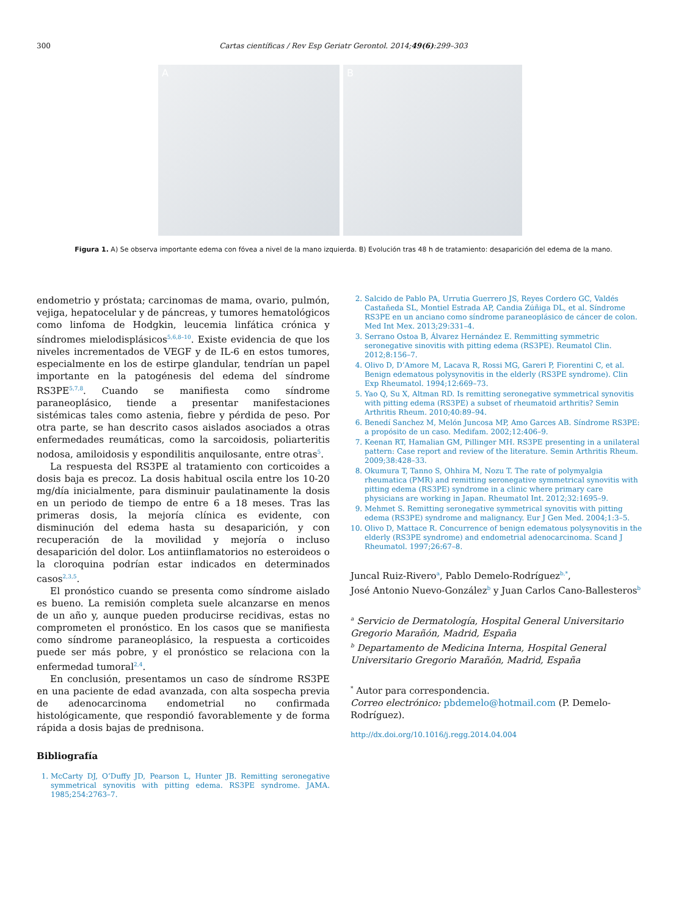300 Cartas científicas / Rev Esp Geriatr Gerontol. 2014;49(6):299–303
A B
Figura 1. A) Se observa importante edema con fóvea a nivel de la mano izquierda. B) Evolución tras 48 h de tratamiento: desaparición del edema de la mano.
endometrio y próstata; carcinomas de mama, ovario, pulmón, vejiga, hepatocelular y de páncreas, y tumores hematológicos como linfoma de Hodgkin, leucemia linfática crónica y síndromes mielodisplásicos<sup>5,6,8–10</sup>. Existe evidencia de que los niveles incrementados de VEGF y de IL-6 en estos tumores, especialmente en los de estirpe glandular, tendrían un papel importante en la patogénesis del edema del síndrome RS3PE<sup>5,7,8</sup>. Cuando se manifiesta como síndrome paraneoplásico, tiende a presentar manifestaciones sistémicas tales como astenia, fiebre y pérdida de peso. Por otra parte, se han descrito casos aislados asociados a otras enfermedades reumáticas, como la sarcoidosis, poliarteritis nodosa, amiloidosis y espondilitis anquilosante, entre otras<sup>5</sup>.
La respuesta del RS3PE al tratamiento con corticoides a dosis baja es precoz. La dosis habitual oscila entre los 10-20 mg/día inicialmente, para disminuir paulatinamente la dosis en un periodo de tiempo de entre 6 a 18 meses. Tras las primeras dosis, la mejoría clínica es evidente, con disminución del edema hasta su desaparición, y con recuperación de la movilidad y mejoría o incluso desaparición del dolor. Los antiinflamatorios no esteroideos o la cloroquina podrían estar indicados en determinados casos<sup>2,3,5</sup>.
El pronóstico cuando se presenta como síndrome aislado es bueno. La remisión completa suele alcanzarse en menos de un año y, aunque pueden producirse recidivas, estas no comprometen el pronóstico. En los casos que se manifiesta como síndrome paraneoplásico, la respuesta a corticoides puede ser más pobre, y el pronóstico se relaciona con la enfermedad tumoral<sup>2,4</sup>.
En conclusión, presentamos un caso de síndrome RS3PE en una paciente de edad avanzada, con alta sospecha previa de adenocarcinoma endometrial no confirmada histológicamente, que respondió favorablemente y de forma rápida a dosis bajas de prednisona.
Bibliografía
1. McCarty DJ, O’Duffy JD, Pearson L, Hunter JB. Remitting seronegative symmetrical synovitis with pitting edema. RS3PE syndrome. JAMA. 1985;254:2763–7.
2. Salcido de Pablo PA, Urrutia Guerrero JS, Reyes Cordero GC, Valdés Castañeda SL, Montiel Estrada AP, Candia Zúñiga DL, et al. Síndrome RS3PE en un anciano como síndrome paraneoplásico de cáncer de colon. Med Int Mex. 2013;29:331–4.
3. Serrano Ostoa B, Álvarez Hernández E. Remmitting symmetric seronegative sinovitis with pitting edema (RS3PE). Reumatol Clin. 2012;8:156–7.
4. Olivo D, D’Amore M, Lacava R, Rossi MG, Gareri P, Fiorentini C, et al. Benign edematous polysynovitis in the elderly (RS3PE syndrome). Clin Exp Rheumatol. 1994;12:669–73.
5. Yao Q, Su X, Altman RD. Is remitting seronegative symmetrical synovitis with pitting edema (RS3PE) a subset of rheumatoid arthritis? Semin Arthritis Rheum. 2010;40:89–94.
6. Benedí Sanchez M, Melón Juncosa MP, Amo Garces AB. Síndrome RS3PE: a propósito de un caso. Medifam. 2002;12:406–9.
7. Keenan RT, Hamalian GM, Pillinger MH. RS3PE presenting in a unilateral pattern: Case report and review of the literature. Semin Arthritis Rheum. 2009;38:428–33.
8. Okumura T, Tanno S, Ohhira M, Nozu T. The rate of polymyalgia rheumatica (PMR) and remitting seronegative symmetrical synovitis with pitting edema (RS3PE) syndrome in a clinic where primary care physicians are working in Japan. Rheumatol Int. 2012;32:1695–9.
9. Mehmet S. Remitting seronegative symmetrical synovitis with pitting edema (RS3PE) syndrome and malignancy. Eur J Gen Med. 2004;1:3–5.
10. Olivo D, Mattace R. Concurrence of benign edematous polysynovitis in the elderly (RS3PE syndrome) and endometrial adenocarcinoma. Scand J Rheumatol. 1997;26:67–8.
Juncal Ruiz-Rivero<sup>a</sup>, Pablo Demelo-Rodríguez<sup>b,*</sup>,
José Antonio Nuevo-González<sup>b</sup> y Juan Carlos Cano-Ballesteros<sup>b</sup>
<sup>a</sup> Servicio de Dermatología, Hospital General Universitario Gregorio Marañón, Madrid, España
<sup>b</sup> Departamento de Medicina Interna, Hospital General Universitario Gregorio Marañón, Madrid, España
<sup>*</sup> Autor para correspondencia.
Correo electrónico: pbdemelo@hotmail.com (P. Demelo-Rodríguez).
http://dx.doi.org/10.1016/j.regg.2014.04.004